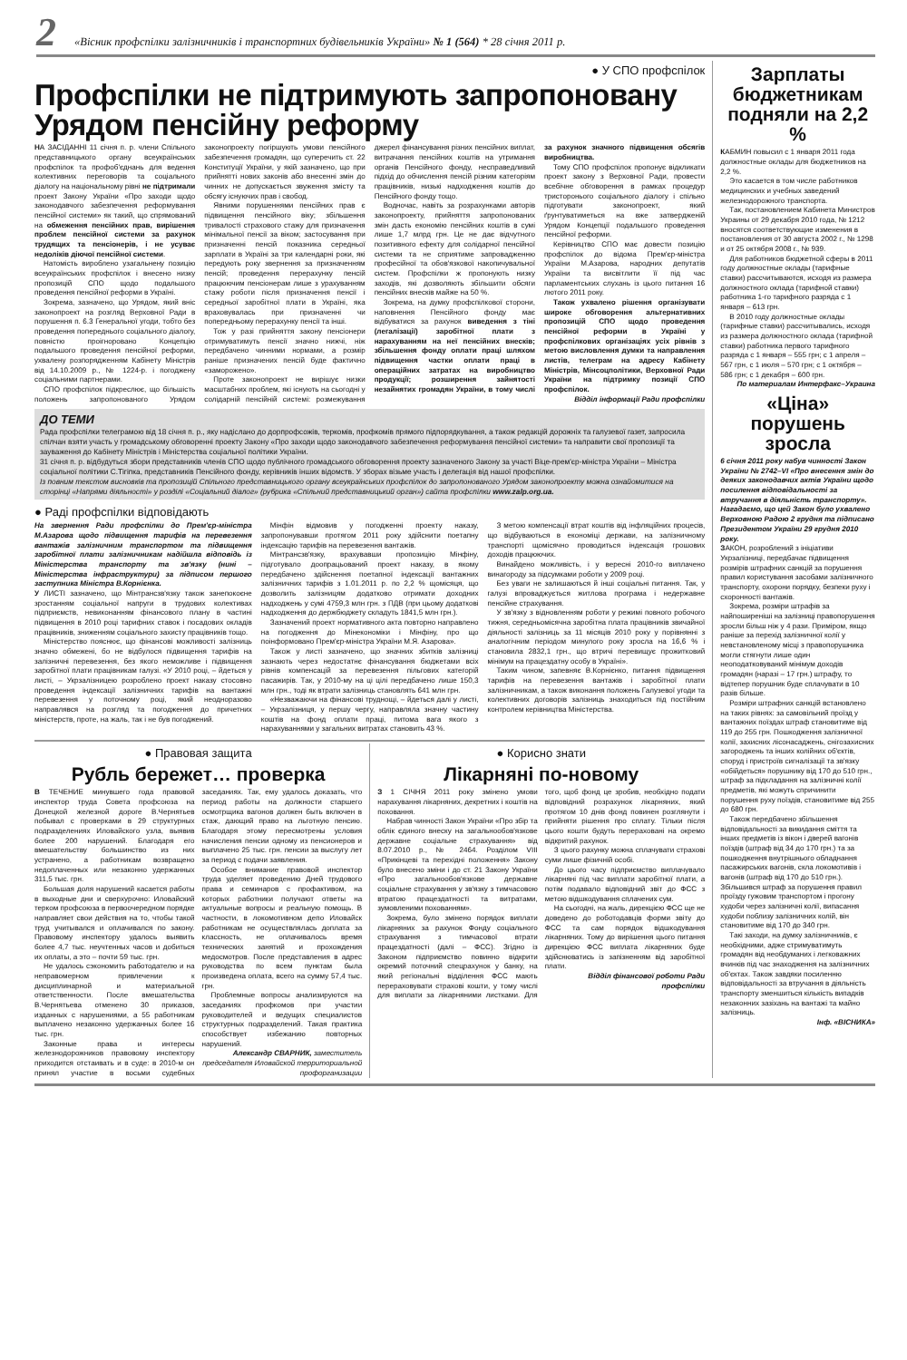2 «Вісник профспілки залізничників і транспортних будівельників України» № 1 (564) * 28 січня 2011 р.
● У СПО профспілок
Профспілки не підтримують запропоновану Урядом пенсійну реформу
НА ЗАСІДАННІ 11 січня п. р. члени Спільного представницького органу всеукраїнських профспілок та профоб'єднань для ведення колективних переговорів та соціального діалогу на національному рівні не підтримали проект Закону України «Про заходи щодо законодавчого забезпечення реформування пенсійної системи» як такий, що спрямований на обмеження пенсійних прав, вирішення проблем пенсійної системи за рахунок трудящих та пенсіонерів, і не усуває недоліків діючої пенсійної системи.
Натомість вироблено узагальнену позицію всеукраїнських профспілок і внесено низку пропозицій СПО щодо подальшого проведення пенсійної реформи в Україні.
Зокрема, зазначено, що Урядом, який вніс законопроект на розгляд Верховної Ради в порушення п. 6.3 Генеральної угоди, тобто без проведення попереднього соціального діалогу, повністю проігноровано Концепцію подальшого проведення пенсійної реформи, ухвалену розпорядженням Кабінету Міністрів від 14.10.2009 р., № 1224-р. і погоджену соціальними партнерами.
СПО профспілок підкреслює, що більшість положень запропонованого Урядом законопроекту погіршують умови пенсійного забезпечення громадян, що суперечить ст. 22 Конституції України, у якій зазначено, що при прийнятті нових законів або внесенні змін до чинних не допускається звуження змісту та обсягу існуючих прав і свобод.
Явними порушеннями пенсійних прав є підвищення пенсійного віку; збільшення тривалості страхового стажу для призначення мінімальної пенсії за віком; застосування при призначенні пенсій показника середньої зарплати в Україні за три календарні роки, які передують року звернення за призначенням пенсій; проведення перерахунку пенсій працюючим пенсіонерам лише з урахуванням стажу роботи після призначення пенсії і середньої заробітної плати в Україні, яка враховувалась при призначенні чи попередньому перерахунку пенсії та інші.
Тож у разі прийняття закону пенсіонери отримуватимуть пенсії значно нижчі, ніж передбачено чинними нормами, а розмір раніше призначених пенсій буде фактично «заморожено».
Проте законопроект не вирішує низки масштабних проблем, які існують на сьогодні у солідарній пенсійній системі: розмежування джерел фінансування різних пенсійних виплат, витрачання пенсійних коштів на утримання органів Пенсійного фонду, несправедливий підхід до обчислення пенсій різним категоріям працівників, низькі надходження коштів до Пенсійного фонду тощо.
Водночас, навіть за розрахунками авторів законопроекту, прийняття запропонованих змін дасть економію пенсійних коштів в сумі лише 1,7 млрд грн. Це не дає відчутного позитивного ефекту для солідарної пенсійної системи та не сприятиме запровадженню професійної та обов'язкової накопичувальної систем. Профспілки ж пропонують низку заходів, які дозволяють збільшити обсяги пенсійних внесків майже на 50 %.
Зокрема, на думку профспілкової сторони, наповнення Пенсійного фонду має відбуватися за рахунок виведення з тіні (легалізації) заробітної плати з нарахуванням на неї пенсійних внесків; збільшення фонду оплати праці шляхом підвищення частки оплати праці в операційних затратах на виробництво продукції; розширення зайнятості незайнятих громадян України, в тому числі за рахунок значного підвищення обсягів виробництва.
Тому СПО профспілок пропонує відкликати проект закону з Верховної Ради, провести всебічне обговорення в рамках процедур тристоронього соціального діалогу і спільно підготувати законопроект, який ґрунтуватиметься на вже затвердженій Урядом Концепції подальшого проведення пенсійної реформи.
Керівництво СПО має довести позицію профспілок до відома Прем'єр-міністра України М.Азарова, народних депутатів України та висвітлити її під час парламентських слухань із цього питання 16 лютого 2011 року.
Також ухвалено рішення організувати широке обговорення альтернативних пропозицій СПО щодо проведення пенсійної реформи в Україні у профспілкових організаціях усіх рівнів з метою висловлення думки та направлення листів, телеграм на адресу Кабінету Міністрів, Мінсоцполітики, Верховної Ради України на підтримку позиції СПО профспілок.
Відділ інформації Ради профспілки
ДО ТЕМИ
Рада профспілки телеграмою від 18 січня п. р., яку надіслано до дорпрофсожів, теркомів, профкомів прямого підпорядкування, а також редакцій дорожніх та галузевої газет, запросила спілчан взяти участь у громадському обговоренні проекту Закону «Про заходи щодо законодавчого забезпечення реформування пенсійної системи» та направити свої пропозиції та зауваження до Кабінету Міністрів і Міністерства соціальної політики України.
31 січня п. р. відбудуться збори представників членів СПО щодо публічного громадського обговорення проекту зазначеного Закону за участі Віце-прем'єр-міністра України – Міністра соціальної політики С.Тігіпка, представників Пенсійного фонду, керівників інших відомств. У зборах візьме участь і делегація від нашої профспілки.
Із повним текстом висновків та пропозицій Спільного представницького органу всеукраїнських профспілок до запропонованого Урядом законопроекту можна ознайомитися на сторінці «Напрями діяльності» у розділі «Соціальний діалог» (рубрика «Спільний представницький орган») сайта профспілки www.zalp.org.ua.
● Раді профспілки відповідають
На звернення Ради профспілки до Прем'єр-міністра М.Азарова щодо підвищення тарифів на перевезення вантажів залізничним транспортом та підвищення заробітної плати залізничникам надійшла відповідь із Міністерства транспорту та зв'язку (нині – Міністерства інфраструктури) за підписом першого заступника Міністра В.Корнієнка.
У ЛИСТІ зазначено, що Мінтрансзв'язку також занепокоєне зростанням соціальної напруги в трудових колективах підприємств, невиконанням фінансового плану в частині підвищення в 2010 році тарифних ставок і посадових окладів працівників, зниженням соціального захисту працівників тощо.
Міністерство пояснює, що фінансові можливості залізниць значно обмежені, бо не відбулося підвищення тарифів на залізничні перевезення, без якого неможливе і підвищення заробітної плати працівникам галузі. «У 2010 році, – йдеться у листі, – Укрзалізницею розроблено проект наказу стосовно проведення індексації залізничних тарифів на вантажні перевезення у поточному році, який неодноразово направлявся на розгляд та погодження до причетних міністерств, проте, на жаль, так і не був погоджений.
Мінфін відмовив у погодженні проекту наказу, запропонувавши протягом 2011 року здійснити поетапну індексацію тарифів на перевезення вантажів.
Мінтрансзв'язку, врахувавши пропозицію Мінфіну, підготувало доопрацьований проект наказу, в якому передбачено здійснення поетапної індексації вантажних залізничних тарифів з 1.01.2011 р. по 2,2 % щомісяця, що дозволить залізницям додатково отримати доходних надходжень у сумі 4759,3 млн грн. з ПДВ (при цьому додаткові надходження до держбюджету складуть 1841,5 млн грн.).
Зазначений проект нормативного акта повторно направлено на погодження до Мінекономіки і Мінфіну, про що поінформовано Прем'єр-міністра України М.Я. Азарова».
Також у листі зазначено, що значних збитків залізниці зазнають через недостатнє фінансування бюджетами всіх рівнів компенсацій за перевезення пільгових категорій пасажирів. Так, у 2010-му на ці цілі передбачено лише 150,3 млн грн., тоді як втрати залізниць становлять 641 млн грн.
«Незважаючи на фінансові труднощі, – йдеться далі у листі, – Укрзалізниця, у першу чергу, направляла значну частину коштів на фонд оплати праці, питома вага якого з нарахуваннями у загальних витратах становить 43 %.
З метою компенсації втрат коштів від інфляційних процесів, що відбуваються в економіці держави, на залізничному транспорті щомісячно проводиться індексація грошових доходів працюючих.
Винайдено можливість, і у вересні 2010-го виплачено винагороду за підсумками роботи у 2009 році.
Без уваги не залишаються й інші соціальні питання. Так, у галузі впроваджується житлова програма і недержавне пенсійне страхування.
У зв'язку з відновленням роботи у режимі повного робочого тижня, середньомісячна заробітна плата працівників звичайної діяльності залізниць за 11 місяців 2010 року у порівнянні з аналогічним періодом минулого року зросла на 16,6 % і становила 2832,1 грн., що втричі перевищує прожитковий мінімум на працездатну особу в Україні».
Таким чином, запевняє В.Корнієнко, питання підвищення тарифів на перевезення вантажів і заробітної плати залізничникам, а також виконання положень Галузевої угоди та колективних договорів залізниць знаходиться під постійним контролем керівництва Міністерства.
● Правовая защита
Рубль бережет… проверка
В ТЕЧЕНИЕ минувшего года правовой инспектор труда Совета профсоюза на Донецкой железной дороге В.Чернятьев побывал с проверками в 29 структурных подразделениях Иловайского узла, выявив более 200 нарушений. Благодаря его вмешательству большинство из них устранено, а работникам возвращено недоплаченных или незаконно удержанных 311,5 тыс. грн.
Большая доля нарушений касается работы в выходные дни и сверхурочно: Иловайский терком профсоюза в первоочередном порядке направляет свои действия на то, чтобы такой труд учитывался и оплачивался по закону. Правовому инспектору удалось выявить более 4,7 тыс. неучтенных часов и добиться их оплаты, а это – почти 59 тыс. грн.
Не удалось сэкономить работодателю и на неправомерном привлечении к дисциплинарной и материальной ответственности. После вмешательства В.Чернятьева отменено 30 приказов, изданных с нарушениями, а 55 работникам выплачено незаконно удержанных более 16 тыс. грн.
Законные права и интересы железнодорожников правовому инспектору приходится отстаивать и в суде: в 2010-м он принял участие в восьми судебных заседаниях. Так, ему удалось доказать, что период работы на должности старшего осмотрщика вагонов должен быть включен в стаж, дающий право на льготную пенсию. Благодаря этому пересмотрены условия начисления пенсии одному из пенсионеров и выплачено 25 тыс. грн. пенсии за выслугу лет за период с подачи заявления.
Особое внимание правовой инспектор труда уделяет проведению Дней трудового права и семинаров с профактивом, на которых работники получают ответы на актуальные вопросы и реальную помощь. В частности, в локомотивном депо Иловайск работникам не осуществлялась доплата за классность, не оплачивалось время технических занятий и прохождения медосмотров. После представления в адрес руководства по всем пунктам была произведена оплата, всего на сумму 57,4 тыс. грн.
Проблемные вопросы анализируются на заседаниях профкомов при участии руководителей и ведущих специалистов структурных подразделений. Такая практика способствует избежанию повторных нарушений.
Александр СВАРНИК, заместитель председателя Иловайской территориальной профорганизации
● Корисно знати
Лікарняні по-новому
З 1 СІЧНЯ 2011 року змінено умови нарахування лікарняних, декретних і коштів на поховання.
Набрав чинності Закон України «Про збір та облік єдиного внеску на загальнообов'язкове державне соціальне страхування» від 8.07.2010 р., № 2464. Розділом VIII «Прикінцеві та перехідні положення» Закону було внесено зміни і до ст. 21 Закону України «Про загальнообов'язкове державне соціальне страхування у зв'язку з тимчасовою втратою працездатності та витратами, зумовленими похованням».
Зокрема, було змінено порядок виплати лікарняних за рахунок Фонду соціального страхування з тимчасової втрати працездатності (далі – ФСС). Згідно із Законом підприємство повинно відкрити окремий поточний спецрахунок у банку, на який регіональні відділення ФСС мають перераховувати страхові кошти, у тому числі для виплати за лікарняними листками. Для того, щоб фонд це зробив, необхідно подати відповідний розрахунок лікарняних, який протягом 10 днів фонд повинен розглянути і прийняти рішення про сплату. Тільки після цього кошти будуть перераховані на окремо відкритий рахунок.
З цього рахунку можна сплачувати страхові суми лише фізичній особі.
До цього часу підприємство виплачувало лікарняні під час виплати заробітної плати, а потім подавало відповідний звіт до ФСС з метою відшкодування сплачених сум.
На сьогодні, на жаль, дирекцією ФСС ще не доведено до роботодавців форми звіту до ФСС та сам порядок відшкодування лікарняних. Тому до вирішення цього питання дирекцією ФСС виплата лікарняних буде здійснюватись із запізненням від заробітної плати.
Відділ фінансової роботи Ради профспілки
Зарплаты бюджетникам подняли на 2,2 %
КАБМИН повысил с 1 января 2011 года должностные оклады для бюджетников на 2,2 %.
Это касается в том числе работников медицинских и учебных заведений железнодорожного транспорта.
Так, постановлением Кабинета Министров Украины от 29 декабря 2010 года, № 1212 вносятся соответствующие изменения в постановления от 30 августа 2002 г., № 1298 и от 25 октября 2008 г., № 939.
Для работников бюджетной сферы в 2011 году должностные оклады (тарифные ставки) рассчитываются, исходя из размера должностного оклада (тарифной ставки) работника 1-го тарифного разряда с 1 января – 613 грн.
В 2010 году должностные оклады (тарифные ставки) рассчитывались, исходя из размера должностного оклада (тарифной ставки) работника первого тарифного разряда с 1 января – 555 грн; с 1 апреля – 567 грн, с 1 июля – 570 грн; с 1 октября – 586 грн; с 1 декабря – 600 грн.
По материалам Интерфакс–Украина
«Ціна» порушень зросла
6 січня 2011 року набув чинності Закон України № 2742–VI «Про внесення змін до деяких законодавчих актів України щодо посилення відповідальності за втручання в діяльність транспорту». Нагадаємо, що цей Закон було ухвалено Верховною Радою 2 грудня та підписано Президентом України 29 грудня 2010 року.
ЗАКОН, розроблений з ініціативи Укрзалізниці, передбачає підвищення розмірів штрафних санкцій за порушення правил користування засобами залізничного транспорту, охорони порядку, безпеки руху і схоронності вантажів.
Зокрема, розміри штрафів за найпоширеніші на залізниці правопорушення зросли більш ніж у 4 рази. Приміром, якщо раніше за перехід залізничної колії у невстановленому місці з правопорушника могли стягнути лише один неоподатковуваний мінімум доходів громадян (наразі – 17 грн.) штрафу, то відтепер порушник буде сплачувати в 10 разів більше.
Розміри штрафних санкцій встановлено на таких рівнях: за самовільний проїзд у вантажних поїздах штраф становитиме від 119 до 255 грн. Пошкодження залізничної колії, захисних лісонасаджень, снігозахисних загороджень та інших колійних об'єктів, споруд і пристроїв сигналізації та зв'язку «обійдеться» порушнику від 170 до 510 грн., штраф за підкладання на залізничні колії предметів, які можуть спричинити порушення руху поїздів, становитиме від 255 до 680 грн.
Також передбачено збільшення відповідальності за викидання сміття та інших предметів із вікон і дверей вагонів поїздів (штраф від 34 до 170 грн.) та за пошкодження внутрішнього обладнання пасажирських вагонів, скла локомотивів і вагонів (штраф від 170 до 510 грн.). Збільшився штраф за порушення правил проїзду гужовим транспортом і прогону худоби через залізничні колії, випасання худоби поблизу залізничних колій, він становитиме від 170 до 340 грн.
Такі заходи, на думку залізничників, є необхідними, адже стримуватимуть громадян від необдуманих і легковажних вчинків під час знаходження на залізничних об'єктах. Також завдяки посиленню відповідальності за втручання в діяльність транспорту зменшиться кількість випадків незаконних зазіхань на вантажі та майно залізниць.
Інф. «ВІСНИКА»